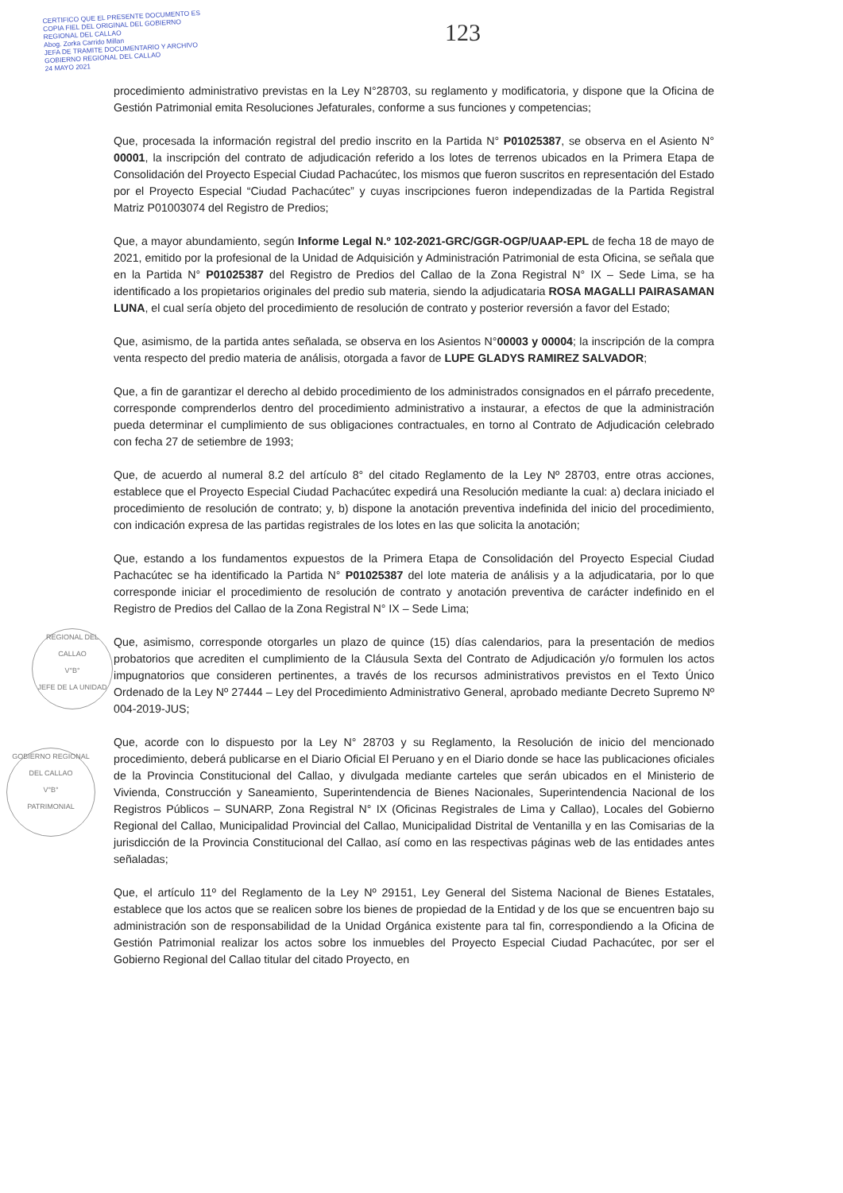CERTIFICO QUE EL PRESENTE DOCUMENTO ES
COPIA FIEL DEL ORIGINAL DEL GOBIERNO
REGIONAL DEL CALLAO
Abog. Zorka Carrido Millan
JEFA DE TRAMITE DOCUMENTARIO Y ARCHIVO
GOBIERNO REGIONAL DEL CALLAO
24 MAYO 2021
123
REGIONAL DEL CALLAO
V°B°
JEFE DE LA UNIDAD
GOBIERNO REGIONAL DEL CALLAO
V°B°
PATRIMONIAL
procedimiento administrativo previstas en la Ley N°28703, su reglamento y modificatoria, y dispone que la Oficina de Gestión Patrimonial emita Resoluciones Jefaturales, conforme a sus funciones y competencias;
Que, procesada la información registral del predio inscrito en la Partida N° P01025387, se observa en el Asiento N° 00001, la inscripción del contrato de adjudicación referido a los lotes de terrenos ubicados en la Primera Etapa de Consolidación del Proyecto Especial Ciudad Pachacútec, los mismos que fueron suscritos en representación del Estado por el Proyecto Especial “Ciudad Pachacútec” y cuyas inscripciones fueron independizadas de la Partida Registral Matriz P01003074 del Registro de Predios;
Que, a mayor abundamiento, según Informe Legal N.º 102-2021-GRC/GGR-OGP/UAAP-EPL de fecha 18 de mayo de 2021, emitido por la profesional de la Unidad de Adquisición y Administración Patrimonial de esta Oficina, se señala que en la Partida N° P01025387 del Registro de Predios del Callao de la Zona Registral N° IX – Sede Lima, se ha identificado a los propietarios originales del predio sub materia, siendo la adjudicataria ROSA MAGALLI PAIRASAMAN LUNA, el cual sería objeto del procedimiento de resolución de contrato y posterior reversión a favor del Estado;
Que, asimismo, de la partida antes señalada, se observa en los Asientos N°00003 y 00004; la inscripción de la compra venta respecto del predio materia de análisis, otorgada a favor de LUPE GLADYS RAMIREZ SALVADOR;
Que, a fin de garantizar el derecho al debido procedimiento de los administrados consignados en el párrafo precedente, corresponde comprenderlos dentro del procedimiento administrativo a instaurar, a efectos de que la administración pueda determinar el cumplimiento de sus obligaciones contractuales, en torno al Contrato de Adjudicación celebrado con fecha 27 de setiembre de 1993;
Que, de acuerdo al numeral 8.2 del artículo 8° del citado Reglamento de la Ley Nº 28703, entre otras acciones, establece que el Proyecto Especial Ciudad Pachacútec expedirá una Resolución mediante la cual: a) declara iniciado el procedimiento de resolución de contrato; y, b) dispone la anotación preventiva indefinida del inicio del procedimiento, con indicación expresa de las partidas registrales de los lotes en las que solicita la anotación;
Que, estando a los fundamentos expuestos de la Primera Etapa de Consolidación del Proyecto Especial Ciudad Pachacútec se ha identificado la Partida N° P01025387 del lote materia de análisis y a la adjudicataria, por lo que corresponde iniciar el procedimiento de resolución de contrato y anotación preventiva de carácter indefinido en el Registro de Predios del Callao de la Zona Registral N° IX – Sede Lima;
Que, asimismo, corresponde otorgarles un plazo de quince (15) días calendarios, para la presentación de medios probatorios que acrediten el cumplimiento de la Cláusula Sexta del Contrato de Adjudicación y/o formulen los actos impugnatorios que consideren pertinentes, a través de los recursos administrativos previstos en el Texto Único Ordenado de la Ley Nº 27444 – Ley del Procedimiento Administrativo General, aprobado mediante Decreto Supremo Nº 004-2019-JUS;
Que, acorde con lo dispuesto por la Ley N° 28703 y su Reglamento, la Resolución de inicio del mencionado procedimiento, deberá publicarse en el Diario Oficial El Peruano y en el Diario donde se hace las publicaciones oficiales de la Provincia Constitucional del Callao, y divulgada mediante carteles que serán ubicados en el Ministerio de Vivienda, Construcción y Saneamiento, Superintendencia de Bienes Nacionales, Superintendencia Nacional de los Registros Públicos – SUNARP, Zona Registral N° IX (Oficinas Registrales de Lima y Callao), Locales del Gobierno Regional del Callao, Municipalidad Provincial del Callao, Municipalidad Distrital de Ventanilla y en las Comisarias de la jurisdicción de la Provincia Constitucional del Callao, así como en las respectivas páginas web de las entidades antes señaladas;
Que, el artículo 11º del Reglamento de la Ley Nº 29151, Ley General del Sistema Nacional de Bienes Estatales, establece que los actos que se realicen sobre los bienes de propiedad de la Entidad y de los que se encuentren bajo su administración son de responsabilidad de la Unidad Orgánica existente para tal fin, correspondiendo a la Oficina de Gestión Patrimonial realizar los actos sobre los inmuebles del Proyecto Especial Ciudad Pachacútec, por ser el Gobierno Regional del Callao titular del citado Proyecto, en